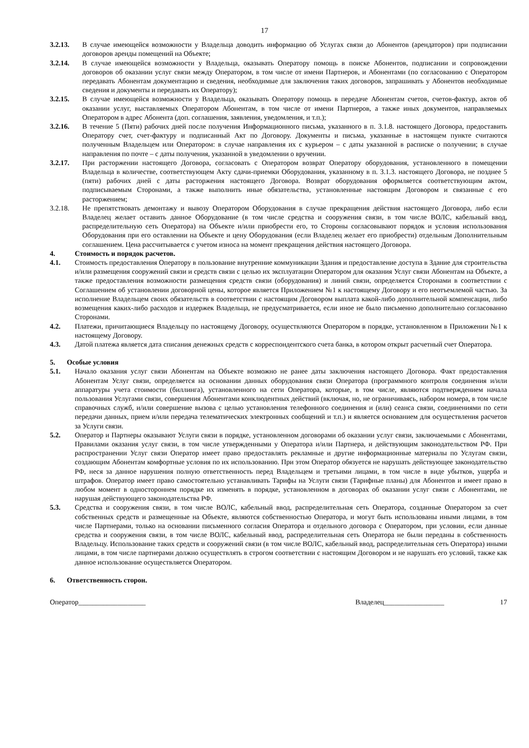17
3.2.13. В случае имеющейся возможности у Владельца доводить информацию об Услугах связи до Абонентов (арендаторов) при подписании договоров аренды помещений на Объекте;
3.2.14. В случае имеющейся возможности у Владельца, оказывать Оператору помощь в поиске Абонентов, подписании и сопровождении договоров об оказании услуг связи между Оператором, в том числе от имени Партнеров, и Абонентами (по согласованию с Оператором передавать Абонентам документацию и сведения, необходимые для заключения таких договоров, запрашивать у Абонентов необходимые сведения и документы и передавать их Оператору);
3.2.15. В случае имеющейся возможности у Владельца, оказывать Оператору помощь в передаче Абонентам счетов, счетов-фактур, актов об оказании услуг, выставляемых Оператором Абонентам, в том числе от имени Партнеров, а также иных документов, направляемых Оператором в адрес Абонента (доп. соглашения, заявления, уведомления, и т.п.);
3.2.16. В течение 5 (Пяти) рабочих дней после получения Информационного письма, указанного в п. 3.1.8. настоящего Договора, предоставить Оператору счет, счет-фактуру и подписанный Акт по Договору. Документы и письма, указанные в настоящем пункте считаются полученным Владельцем или Оператором: в случае направления их с курьером – с даты указанной в расписке о получении; в случае направления по почте – с даты получения, указанной в уведомлении о вручении.
3.2.17. При расторжении настоящего Договора, согласовать с Оператором возврат Оператору оборудования, установленного в помещении Владельца в количестве, соответствующем Акту сдачи-приемки Оборудования, указанному в п. 3.1.3. настоящего Договора, не позднее 5 (пяти) рабочих дней с даты расторжения настоящего Договора. Возврат оборудования оформляется соответствующим актом, подписываемым Сторонами, а также выполнить иные обязательства, установленные настоящим Договором и связанные с его расторжением;
3.2.18. Не препятствовать демонтажу и вывозу Оператором Оборудования в случае прекращения действия настоящего Договора, либо если Владелец желает оставить данное Оборудование (в том числе средства и сооружения связи, в том числе ВОЛС, кабельный ввод, распределительную сеть Оператора) на Объекте и/или приобрести его, то Стороны согласовывают порядок и условия использования Оборудования при его оставлении на Объекте и цену Оборудования (если Владелец желает его приобрести) отдельным Дополнительным соглашением. Цена рассчитывается с учетом износа на момент прекращения действия настоящего Договора.
4. Стоимость и порядок расчетов.
4.1. Стоимость предоставления Оператору в пользование внутренние коммуникации Здания и предоставление доступа в Здание для строительства и/или размещения сооружений связи и средств связи с целью их эксплуатации Оператором для оказания Услуг связи Абонентам на Объекте, а также предоставления возможности размещения средств связи (оборудования) и линий связи, определяется Сторонами в соответствии с Соглашением об установлении договорной цены, которое является Приложением №1 к настоящему Договору и его неотъемлемой частью. За исполнение Владельцем своих обязательств в соответствии с настоящим Договором выплата какой-либо дополнительной компенсации, либо возмещения каких-либо расходов и издержек Владельца, не предусматривается, если иное не было письменно дополнительно согласованно Сторонами.
4.2. Платежи, причитающиеся Владельцу по настоящему Договору, осуществляются Оператором в порядке, установленном в Приложении №1 к настоящему Договору.
4.3. Датой платежа является дата списания денежных средств с корреспондентского счета банка, в котором открыт расчетный счет Оператора.
5. Особые условия
5.1. Начало оказания услуг связи Абонентам на Объекте возможно не ранее даты заключения настоящего Договора. Факт предоставления Абонентам Услуг связи, определяется на основании данных оборудования связи Оператора (программного контроля соединения и/или аппаратуры учета стоимости (биллинга), установленного на сети Оператора, которые, в том числе, являются подтверждением начала пользования Услугами связи, совершения Абонентами конклюдентных действий (включая, но, не ограничиваясь, набором номера, в том числе справочных служб, и/или совершение вызова с целью установления телефонного соединения и (или) сеанса связи, соединениями по сети передачи данных, прием и/или передача телематических электронных сообщений и т.п.) и является основанием для осуществления расчетов за Услуги связи.
5.2. Оператор и Партнеры оказывают Услуги связи в порядке, установленном договорами об оказании услуг связи, заключаемыми с Абонентами, Правилами оказания услуг связи, в том числе утвержденными у Оператора и/или Партнера, и действующим законодательством РФ. При распространении Услуг связи Оператор имеет право предоставлять рекламные и другие информационные материалы по Услугам связи, создающим Абонентам комфортные условия по их использованию. При этом Оператор обязуется не нарушать действующее законодательство РФ, неся за данное нарушения полную ответственность перед Владельцем и третьими лицами, в том числе в виде убытков, ущерба и штрафов. Оператор имеет право самостоятельно устанавливать Тарифы на Услуги связи (Тарифные планы) для Абонентов и имеет право в любом момент в одностороннем порядке их изменять в порядке, установленном в договорах об оказании услуг связи с Абонентами, не нарушая действующего законодательства РФ.
5.3. Средства и сооружения связи, в том числе ВОЛС, кабельный ввод, распределительная сеть Оператора, созданные Оператором за счет собственных средств и размещенные на Объекте, являются собственностью Оператора, и могут быть использованы иными лицами, в том числе Партнерами, только на основании письменного согласия Оператора и отдельного договора с Оператором, при условии, если данные средства и сооружения связи, в том числе ВОЛС, кабельный ввод, распределительная сеть Оператора не были переданы в собственность Владельцу. Использование таких средств и сооружений связи (в том числе ВОЛС, кабельный ввод, распределительная сеть Оператора) иными лицами, в том числе партнерами должно осуществлять в строгом соответствии с настоящим Договором и не нарушать его условий, также как данное использование осуществляется Оператором.
6. Ответственность сторон.
Оператор___________________ Владелец_________________ 17